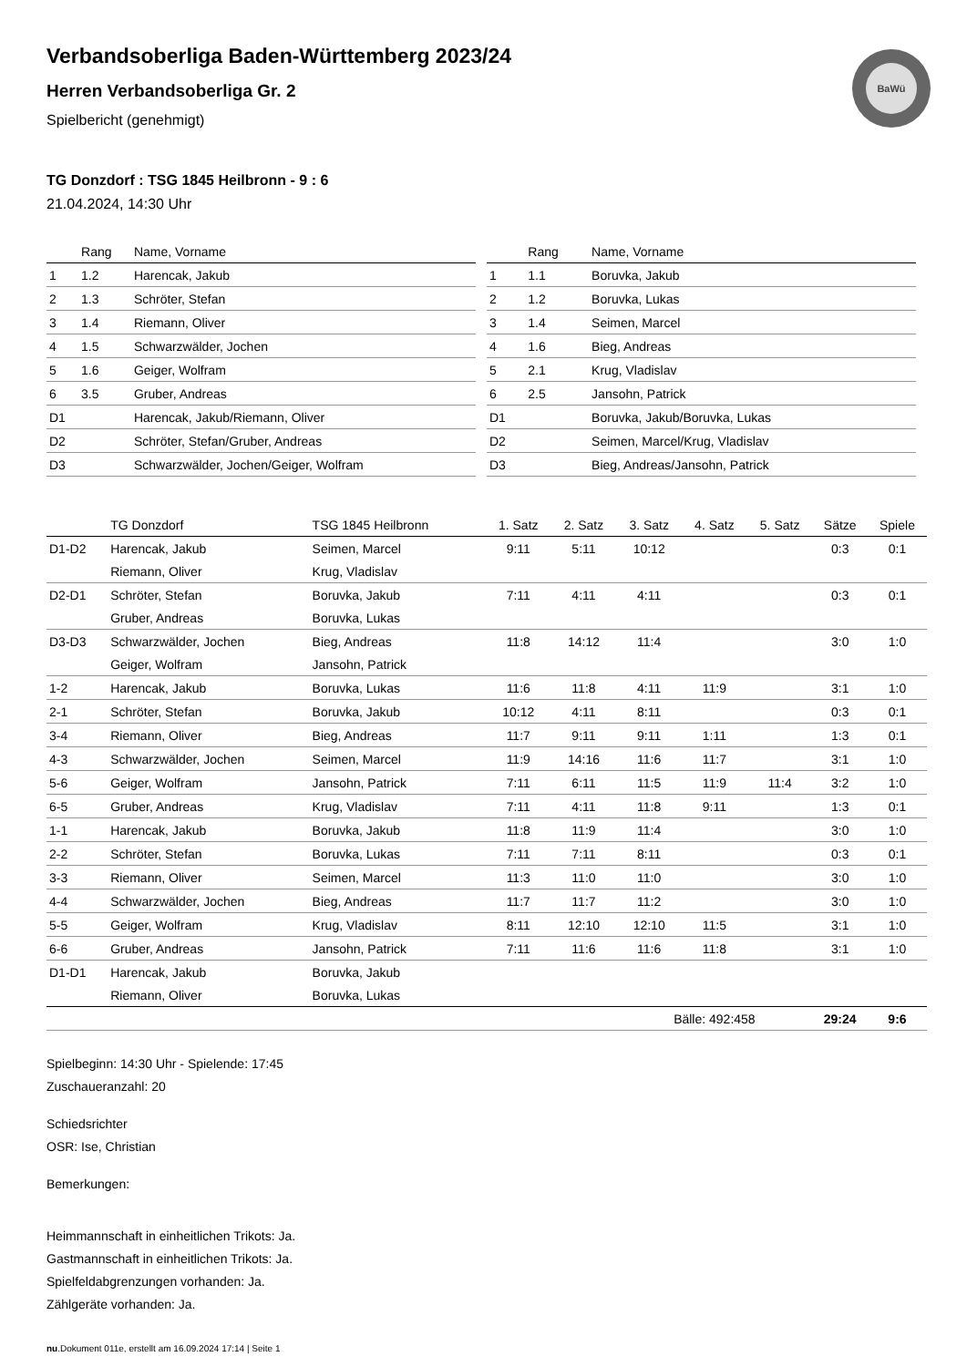BaWü
Verbandsoberliga Baden-Württemberg 2023/24
Herren Verbandsoberliga Gr. 2
Spielbericht (genehmigt)
TG Donzdorf : TSG 1845 Heilbronn - 9 : 6
21.04.2024, 14:30 Uhr
| | Rang | Name, Vorname |
| --- | --- | --- |
| 1 | 1.2 | Harencak, Jakub |
| 2 | 1.3 | Schröter, Stefan |
| 3 | 1.4 | Riemann, Oliver |
| 4 | 1.5 | Schwarzwälder, Jochen |
| 5 | 1.6 | Geiger, Wolfram |
| 6 | 3.5 | Gruber, Andreas |
| D1 | | Harencak, Jakub/Riemann, Oliver |
| D2 | | Schröter, Stefan/Gruber, Andreas |
| D3 | | Schwarzwälder, Jochen/Geiger, Wolfram |
| | Rang | Name, Vorname |
| --- | --- | --- |
| 1 | 1.1 | Boruvka, Jakub |
| 2 | 1.2 | Boruvka, Lukas |
| 3 | 1.4 | Seimen, Marcel |
| 4 | 1.6 | Bieg, Andreas |
| 5 | 2.1 | Krug, Vladislav |
| 6 | 2.5 | Jansohn, Patrick |
| D1 | | Boruvka, Jakub/Boruvka, Lukas |
| D2 | | Seimen, Marcel/Krug, Vladislav |
| D3 | | Bieg, Andreas/Jansohn, Patrick |
| | TG Donzdorf | TSG 1845 Heilbronn | 1. Satz | 2. Satz | 3. Satz | 4. Satz | 5. Satz | Sätze | Spiele |
| --- | --- | --- | --- | --- | --- | --- | --- | --- | --- |
| D1-D2 | Harencak, Jakub | Seimen, Marcel | 9:11 | 5:11 | 10:12 | | | 0:3 | 0:1 |
| | Riemann, Oliver | Krug, Vladislav | | | | | | | |
| D2-D1 | Schröter, Stefan | Boruvka, Jakub | 7:11 | 4:11 | 4:11 | | | 0:3 | 0:1 |
| | Gruber, Andreas | Boruvka, Lukas | | | | | | | |
| D3-D3 | Schwarzwälder, Jochen | Bieg, Andreas | 11:8 | 14:12 | 11:4 | | | 3:0 | 1:0 |
| | Geiger, Wolfram | Jansohn, Patrick | | | | | | | |
| 1-2 | Harencak, Jakub | Boruvka, Lukas | 11:6 | 11:8 | 4:11 | 11:9 | | 3:1 | 1:0 |
| 2-1 | Schröter, Stefan | Boruvka, Jakub | 10:12 | 4:11 | 8:11 | | | 0:3 | 0:1 |
| 3-4 | Riemann, Oliver | Bieg, Andreas | 11:7 | 9:11 | 9:11 | 1:11 | | 1:3 | 0:1 |
| 4-3 | Schwarzwälder, Jochen | Seimen, Marcel | 11:9 | 14:16 | 11:6 | 11:7 | | 3:1 | 1:0 |
| 5-6 | Geiger, Wolfram | Jansohn, Patrick | 7:11 | 6:11 | 11:5 | 11:9 | 11:4 | 3:2 | 1:0 |
| 6-5 | Gruber, Andreas | Krug, Vladislav | 7:11 | 4:11 | 11:8 | 9:11 | | 1:3 | 0:1 |
| 1-1 | Harencak, Jakub | Boruvka, Jakub | 11:8 | 11:9 | 11:4 | | | 3:0 | 1:0 |
| 2-2 | Schröter, Stefan | Boruvka, Lukas | 7:11 | 7:11 | 8:11 | | | 0:3 | 0:1 |
| 3-3 | Riemann, Oliver | Seimen, Marcel | 11:3 | 11:0 | 11:0 | | | 3:0 | 1:0 |
| 4-4 | Schwarzwälder, Jochen | Bieg, Andreas | 11:7 | 11:7 | 11:2 | | | 3:0 | 1:0 |
| 5-5 | Geiger, Wolfram | Krug, Vladislav | 8:11 | 12:10 | 12:10 | 11:5 | | 3:1 | 1:0 |
| 6-6 | Gruber, Andreas | Jansohn, Patrick | 7:11 | 11:6 | 11:6 | 11:8 | | 3:1 | 1:0 |
| D1-D1 | Harencak, Jakub | Boruvka, Jakub | | | | | | | |
| | Riemann, Oliver | Boruvka, Lukas | | | | | | | |
| | | | | | Bälle: 492:458 | | | 29:24 | 9:6 |
Spielbeginn: 14:30 Uhr - Spielende: 17:45
Zuschaueranzahl: 20
Schiedsrichter
OSR: Ise, Christian
Bemerkungen:
Heimmannschaft in einheitlichen Trikots: Ja.
Gastmannschaft in einheitlichen Trikots: Ja.
Spielfeldabgrenzungen vorhanden: Ja.
Zählgeräte vorhanden: Ja.
nu.Dokument 011e, erstellt am 16.09.2024 17:14 | Seite 1